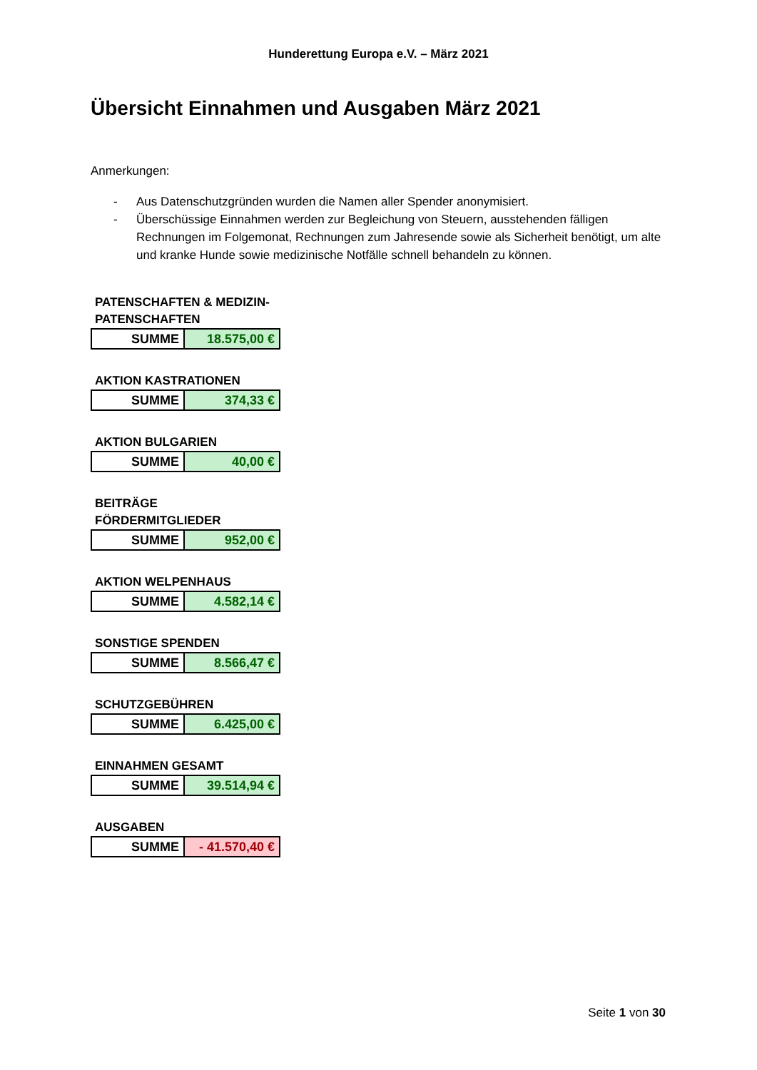Hunderettung Europa e.V. – März 2021
Übersicht Einnahmen und Ausgaben März 2021
Anmerkungen:
- Aus Datenschutzgründen wurden die Namen aller Spender anonymisiert.
- Überschüssige Einnahmen werden zur Begleichung von Steuern, ausstehenden fälligen Rechnungen im Folgemonat, Rechnungen zum Jahresende sowie als Sicherheit benötigt, um alte und kranke Hunde sowie medizinische Notfälle schnell behandeln zu können.
PATENSCHAFTEN & MEDIZIN-PATENSCHAFTEN
| SUMME | 18.575,00 € |
AKTION KASTRATIONEN
| SUMME | 374,33 € |
AKTION BULGARIEN
| SUMME | 40,00 € |
BEITRÄGE FÖRDERMITGLIEDER
| SUMME | 952,00 € |
AKTION WELPENHAUS
| SUMME | 4.582,14 € |
SONSTIGE SPENDEN
| SUMME | 8.566,47 € |
SCHUTZGEBÜHREN
| SUMME | 6.425,00 € |
EINNAHMEN GESAMT
| SUMME | 39.514,94 € |
AUSGABEN
| SUMME | - 41.570,40 € |
Seite 1 von 30